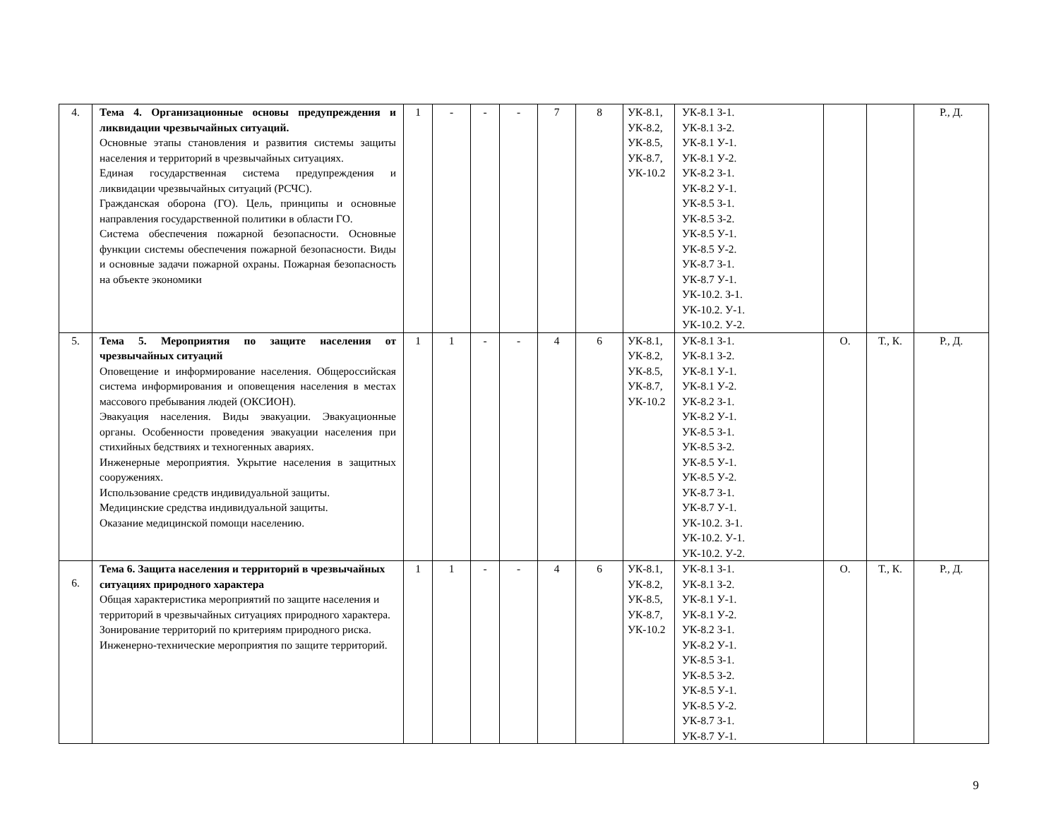| 4. | Тема 4. Организационные основы предупреждения и ликвидации чрезвычайных ситуаций. Основные этапы становления и развития системы защиты населения и территорий в чрезвычайных ситуациях. Единая государственная система предупреждения и ликвидации чрезвычайных ситуаций (РСЧС). Гражданская оборона (ГО). Цель, принципы и основные направления государственной политики в области ГО. Система обеспечения пожарной безопасности. Основные функции системы обеспечения пожарной безопасности. Виды и основные задачи пожарной охраны. Пожарная безопасность на объекте экономики | 1 | - | - | - | 7 | 8 | УК-8.1, УК-8.2, УК-8.5, УК-8.7, УК-10.2 | УК-8.1 З-1. УК-8.1 З-2. УК-8.1 У-1. УК-8.1 У-2. УК-8.2 З-1. УК-8.2 У-1. УК-8.5 З-1. УК-8.5 З-2. УК-8.5 У-1. УК-8.5 У-2. УК-8.7 З-1. УК-8.7 У-1. УК-10.2. З-1. УК-10.2. У-1. УК-10.2. У-2. | | | Р., Д. |
| 5. | Тема 5. Мероприятия по защите населения от чрезвычайных ситуаций Оповещение и информирование населения. Общероссийская система информирования и оповещения населения в местах массового пребывания людей (ОКСИОН). Эвакуация населения. Виды эвакуации. Эвакуационные органы. Особенности проведения эвакуации населения при стихийных бедствиях и техногенных авариях. Инженерные мероприятия. Укрытие населения в защитных сооружениях. Использование средств индивидуальной защиты. Медицинские средства индивидуальной защиты. Оказание медицинской помощи населению. | 1 | 1 | - | - | 4 | 6 | УК-8.1, УК-8.2, УК-8.5, УК-8.7, УК-10.2 | УК-8.1 З-1. УК-8.1 З-2. УК-8.1 У-1. УК-8.1 У-2. УК-8.2 З-1. УК-8.2 У-1. УК-8.5 З-1. УК-8.5 З-2. УК-8.5 У-1. УК-8.5 У-2. УК-8.7 З-1. УК-8.7 У-1. УК-10.2. З-1. УК-10.2. У-1. УК-10.2. У-2. | О. | Т., К. | Р., Д. |
| 6. | Тема 6. Защита населения и территорий в чрезвычайных ситуациях природного характера Общая характеристика мероприятий по защите населения и территорий в чрезвычайных ситуациях природного характера. Зонирование территорий по критериям природного риска. Инженерно-технические мероприятия по защите территорий. | 1 | 1 | - | - | 4 | 6 | УК-8.1, УК-8.2, УК-8.5, УК-8.7, УК-10.2 | УК-8.1 З-1. УК-8.1 З-2. УК-8.1 У-1. УК-8.1 У-2. УК-8.2 З-1. УК-8.2 У-1. УК-8.5 З-1. УК-8.5 З-2. УК-8.5 У-1. УК-8.5 У-2. УК-8.7 З-1. УК-8.7 У-1. | О. | Т., К. | Р., Д. |
9